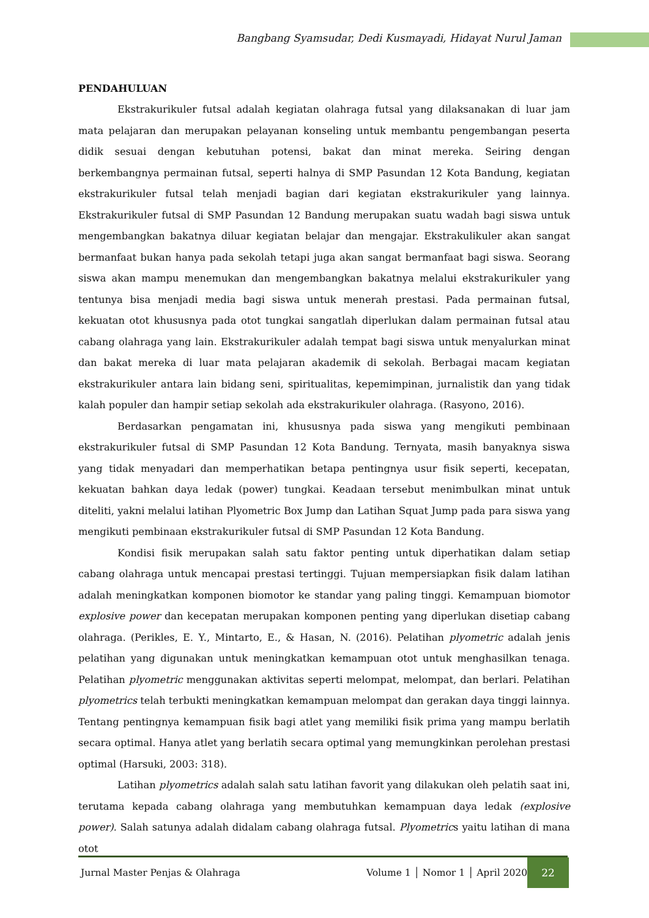Bangbang Syamsudar, Dedi Kusmayadi, Hidayat Nurul Jaman
PENDAHULUAN
Ekstrakurikuler futsal adalah kegiatan olahraga futsal yang dilaksanakan di luar jam mata pelajaran dan merupakan pelayanan konseling untuk membantu pengembangan peserta didik sesuai dengan kebutuhan potensi, bakat dan minat mereka. Seiring dengan berkembangnya permainan futsal, seperti halnya di SMP Pasundan 12 Kota Bandung, kegiatan ekstrakurikuler futsal telah menjadi bagian dari kegiatan ekstrakurikuler yang lainnya. Ekstrakurikuler futsal di SMP Pasundan 12 Bandung merupakan suatu wadah bagi siswa untuk mengembangkan bakatnya diluar kegiatan belajar dan mengajar. Ekstrakulikuler akan sangat bermanfaat bukan hanya pada sekolah tetapi juga akan sangat bermanfaat bagi siswa. Seorang siswa akan mampu menemukan dan mengembangkan bakatnya melalui ekstrakurikuler yang tentunya bisa menjadi media bagi siswa untuk menerah prestasi. Pada permainan futsal, kekuatan otot khususnya pada otot tungkai sangatlah diperlukan dalam permainan futsal atau cabang olahraga yang lain. Ekstrakurikuler adalah tempat bagi siswa untuk menyalurkan minat dan bakat mereka di luar mata pelajaran akademik di sekolah. Berbagai macam kegiatan ekstrakurikuler antara lain bidang seni, spiritualitas, kepemimpinan, jurnalistik dan yang tidak kalah populer dan hampir setiap sekolah ada ekstrakurikuler olahraga. (Rasyono, 2016).
Berdasarkan pengamatan ini, khususnya pada siswa yang mengikuti pembinaan ekstrakurikuler futsal di SMP Pasundan 12 Kota Bandung. Ternyata, masih banyaknya siswa yang tidak menyadari dan memperhatikan betapa pentingnya usur fisik seperti, kecepatan, kekuatan bahkan daya ledak (power) tungkai. Keadaan tersebut menimbulkan minat untuk diteliti, yakni melalui latihan Plyometric Box Jump dan Latihan Squat Jump pada para siswa yang mengikuti pembinaan ekstrakurikuler futsal di SMP Pasundan 12 Kota Bandung.
Kondisi fisik merupakan salah satu faktor penting untuk diperhatikan dalam setiap cabang olahraga untuk mencapai prestasi tertinggi. Tujuan mempersiapkan fisik dalam latihan adalah meningkatkan komponen biomotor ke standar yang paling tinggi. Kemampuan biomotor explosive power dan kecepatan merupakan komponen penting yang diperlukan disetiap cabang olahraga. (Perikles, E. Y., Mintarto, E., & Hasan, N. (2016). Pelatihan plyometric adalah jenis pelatihan yang digunakan untuk meningkatkan kemampuan otot untuk menghasilkan tenaga. Pelatihan plyometric menggunakan aktivitas seperti melompat, melompat, dan berlari. Pelatihan plyometrics telah terbukti meningkatkan kemampuan melompat dan gerakan daya tinggi lainnya. Tentang pentingnya kemampuan fisik bagi atlet yang memiliki fisik prima yang mampu berlatih secara optimal. Hanya atlet yang berlatih secara optimal yang memungkinkan perolehan prestasi optimal (Harsuki, 2003: 318).
Latihan plyometrics adalah salah satu latihan favorit yang dilakukan oleh pelatih saat ini, terutama kepada cabang olahraga yang membutuhkan kemampuan daya ledak (explosive power). Salah satunya adalah didalam cabang olahraga futsal. Plyometrics yaitu latihan di mana otot
Jurnal Master Penjas & Olahraga Volume 1 │ Nomor 1 │ April 2020 22